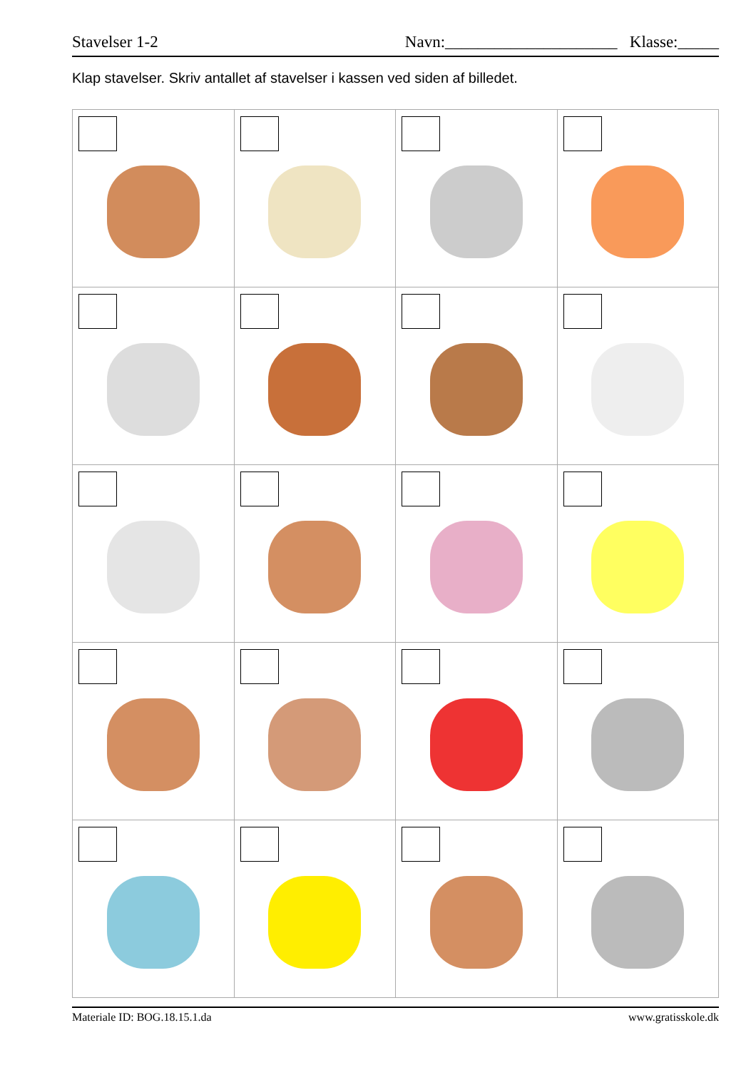Stavelser 1-2 Navn:_____________________ Klasse:_____
Klap stavelser. Skriv antallet af stavelser i kassen ved siden af billedet.
Materiale ID: BOG.18.15.1.da www.gratisskole.dk